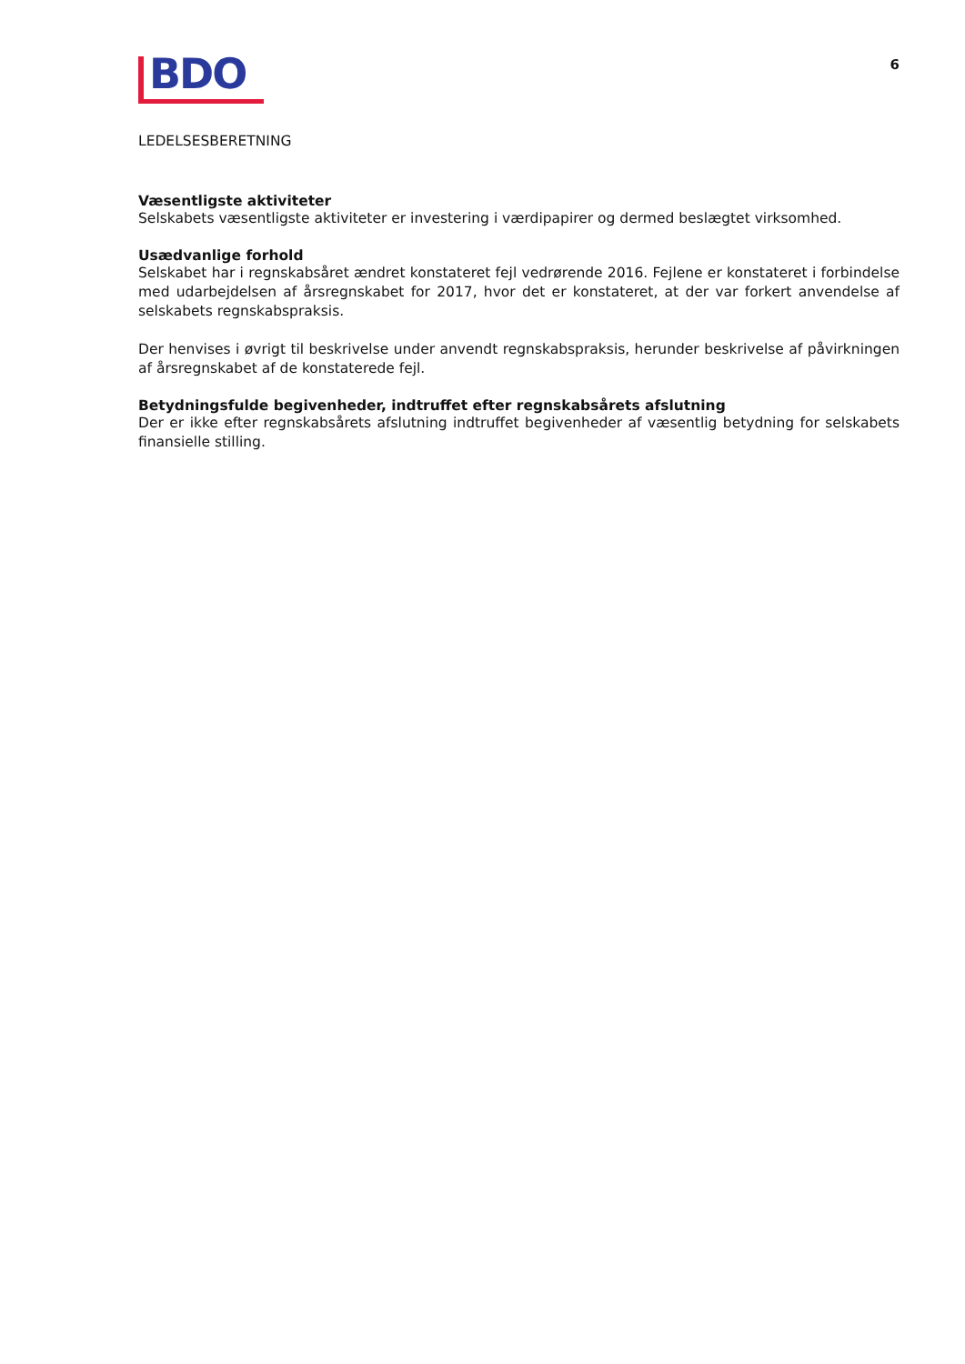6
BDO
LEDELSESBERETNING
Væsentligste aktiviteter
Selskabets væsentligste aktiviteter er investering i værdipapirer og dermed beslægtet virksomhed.
Usædvanlige forhold
Selskabet har i regnskabsåret ændret konstateret fejl vedrørende 2016. Fejlene er konstateret i forbindelse med udarbejdelsen af årsregnskabet for 2017, hvor det er konstateret, at der var forkert anvendelse af selskabets regnskabspraksis.
Der henvises i øvrigt til beskrivelse under anvendt regnskabspraksis, herunder beskrivelse af påvirkningen af årsregnskabet af de konstaterede fejl.
Betydningsfulde begivenheder, indtruffet efter regnskabsårets afslutning
Der er ikke efter regnskabsårets afslutning indtruffet begivenheder af væsentlig betydning for selskabets finansielle stilling.